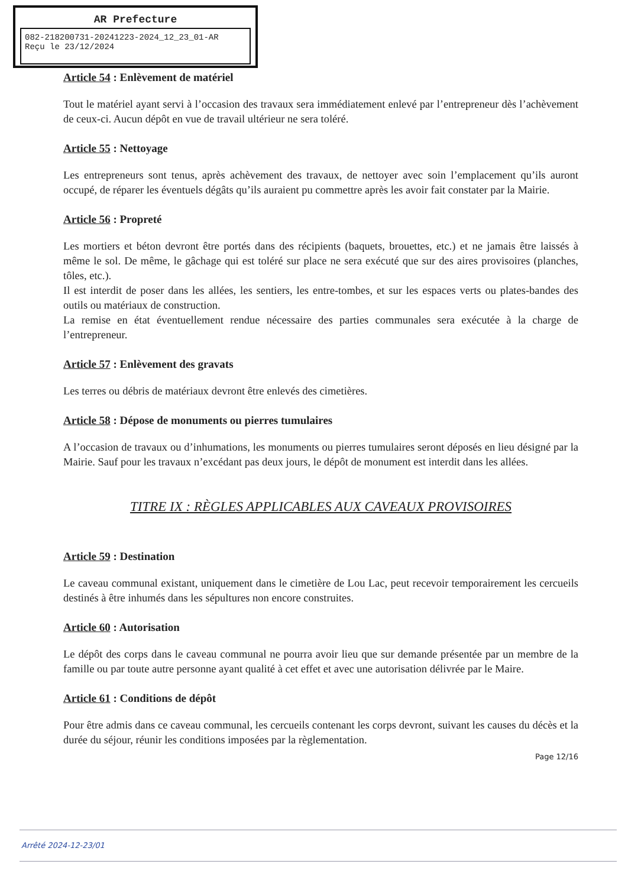AR Prefecture
082-218200731-20241223-2024_12_23_01-AR
Reçu le 23/12/2024
Article 54 : Enlèvement de matériel
Tout le matériel ayant servi à l’occasion des travaux sera immédiatement enlevé par l’entrepreneur dès l’achèvement de ceux-ci. Aucun dépôt en vue de travail ultérieur ne sera toléré.
Article 55 : Nettoyage
Les entrepreneurs sont tenus, après achèvement des travaux, de nettoyer avec soin l’emplacement qu’ils auront occupé, de réparer les éventuels dégâts qu’ils auraient pu commettre après les avoir fait constater par la Mairie.
Article 56 : Propreté
Les mortiers et béton devront être portés dans des récipients (baquets, brouettes, etc.) et ne jamais être laissés à même le sol. De même, le gâchage qui est toléré sur place ne sera exécuté que sur des aires provisoires (planches, tôles, etc.).
Il est interdit de poser dans les allées, les sentiers, les entre-tombes, et sur les espaces verts ou plates-bandes des outils ou matériaux de construction.
La remise en état éventuellement rendue nécessaire des parties communales sera exécutée à la charge de l’entrepreneur.
Article 57 : Enlèvement des gravats
Les terres ou débris de matériaux devront être enlevés des cimetières.
Article 58 : Dépose de monuments ou pierres tumulaires
A l’occasion de travaux ou d’inhumations, les monuments ou pierres tumulaires seront déposés en lieu désigné par la Mairie. Sauf pour les travaux n’excédant pas deux jours, le dépôt de monument est interdit dans les allées.
TITRE IX : RÈGLES APPLICABLES AUX CAVEAUX PROVISOIRES
Article 59 : Destination
Le caveau communal existant, uniquement dans le cimetière de Lou Lac, peut recevoir temporairement les cercueils destinés à être inhumés dans les sépultures non encore construites.
Article 60 : Autorisation
Le dépôt des corps dans le caveau communal ne pourra avoir lieu que sur demande présentée par un membre de la famille ou par toute autre personne ayant qualité à cet effet et avec une autorisation délivrée par le Maire.
Article 61 : Conditions de dépôt
Pour être admis dans ce caveau communal, les cercueils contenant les corps devront, suivant les causes du décès et la durée du séjour, réunir les conditions imposées par la règlementation.
Page 12/16
Arrêté 2024-12-23/01